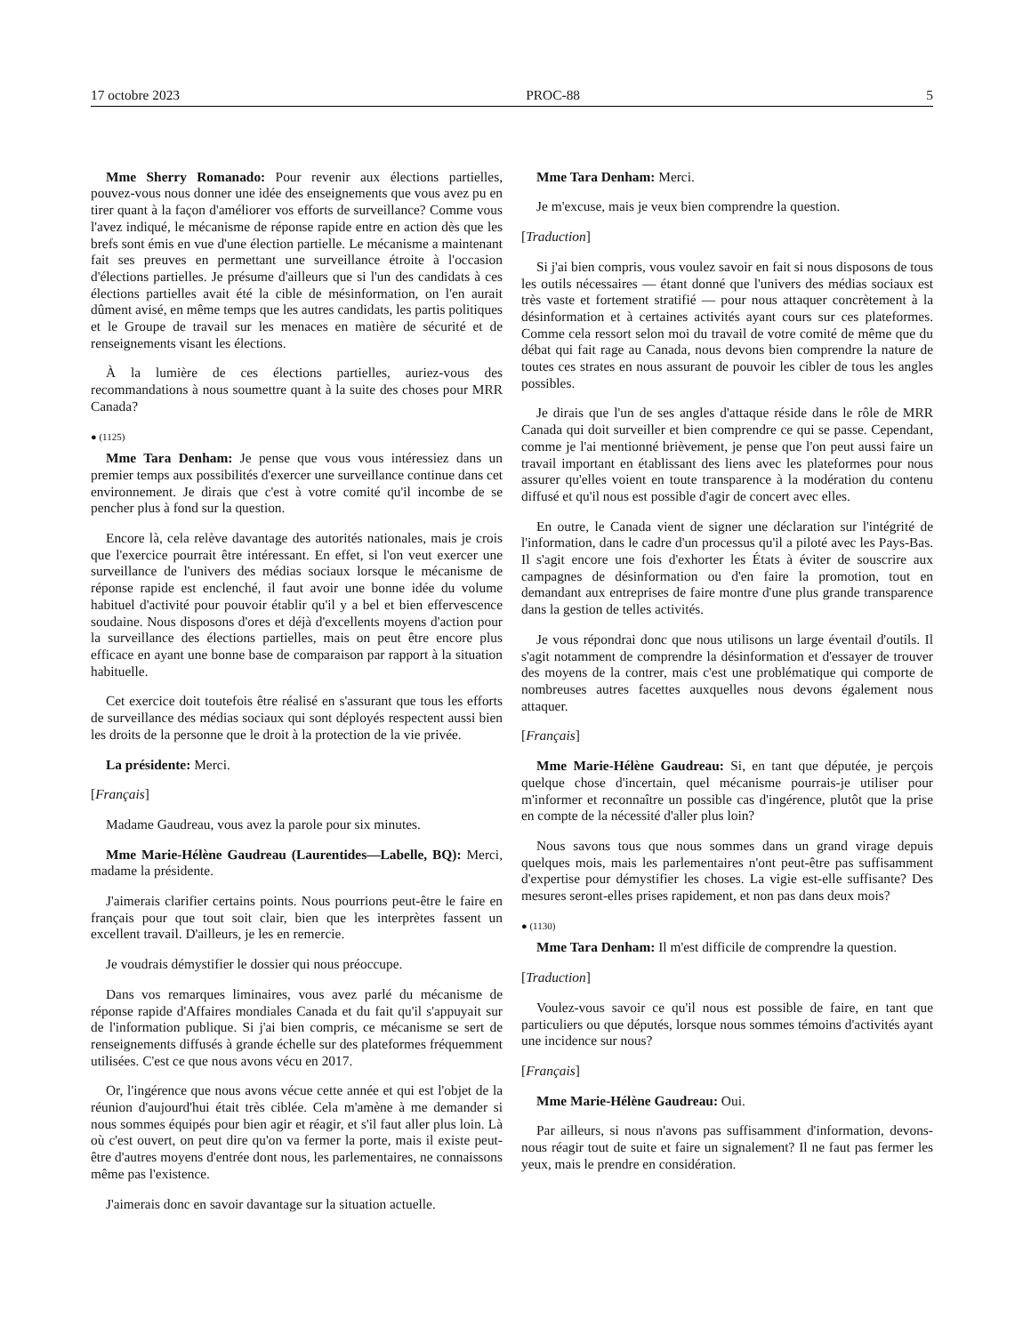17 octobre 2023 PROC-88 5
Mme Sherry Romanado: Pour revenir aux élections partielles, pouvez-vous nous donner une idée des enseignements que vous avez pu en tirer quant à la façon d'améliorer vos efforts de surveillance? Comme vous l'avez indiqué, le mécanisme de réponse rapide entre en action dès que les brefs sont émis en vue d'une élection partielle. Le mécanisme a maintenant fait ses preuves en permettant une surveillance étroite à l'occasion d'élections partielles. Je présume d'ailleurs que si l'un des candidats à ces élections partielles avait été la cible de mésinformation, on l'en aurait dûment avisé, en même temps que les autres candidats, les partis politiques et le Groupe de travail sur les menaces en matière de sécurité et de renseignements visant les élections.
À la lumière de ces élections partielles, auriez-vous des recommandations à nous soumettre quant à la suite des choses pour MRR Canada?
● (1125)
Mme Tara Denham: Je pense que vous vous intéressiez dans un premier temps aux possibilités d'exercer une surveillance continue dans cet environnement. Je dirais que c'est à votre comité qu'il incombe de se pencher plus à fond sur la question.
Encore là, cela relève davantage des autorités nationales, mais je crois que l'exercice pourrait être intéressant. En effet, si l'on veut exercer une surveillance de l'univers des médias sociaux lorsque le mécanisme de réponse rapide est enclenché, il faut avoir une bonne idée du volume habituel d'activité pour pouvoir établir qu'il y a bel et bien effervescence soudaine. Nous disposons d'ores et déjà d'excellents moyens d'action pour la surveillance des élections partielles, mais on peut être encore plus efficace en ayant une bonne base de comparaison par rapport à la situation habituelle.
Cet exercice doit toutefois être réalisé en s'assurant que tous les efforts de surveillance des médias sociaux qui sont déployés respectent aussi bien les droits de la personne que le droit à la protection de la vie privée.
La présidente: Merci.
[Français]
Madame Gaudreau, vous avez la parole pour six minutes.
Mme Marie-Hélène Gaudreau (Laurentides—Labelle, BQ): Merci, madame la présidente.
J'aimerais clarifier certains points. Nous pourrions peut-être le faire en français pour que tout soit clair, bien que les interprètes fassent un excellent travail. D'ailleurs, je les en remercie.
Je voudrais démystifier le dossier qui nous préoccupe.
Dans vos remarques liminaires, vous avez parlé du mécanisme de réponse rapide d'Affaires mondiales Canada et du fait qu'il s'appuyait sur de l'information publique. Si j'ai bien compris, ce mécanisme se sert de renseignements diffusés à grande échelle sur des plateformes fréquemment utilisées. C'est ce que nous avons vécu en 2017.
Or, l'ingérence que nous avons vécue cette année et qui est l'objet de la réunion d'aujourd'hui était très ciblée. Cela m'amène à me demander si nous sommes équipés pour bien agir et réagir, et s'il faut aller plus loin. Là où c'est ouvert, on peut dire qu'on va fermer la porte, mais il existe peut-être d'autres moyens d'entrée dont nous, les parlementaires, ne connaissons même pas l'existence.
J'aimerais donc en savoir davantage sur la situation actuelle.
Mme Tara Denham: Merci.
Je m'excuse, mais je veux bien comprendre la question.
[Traduction]
Si j'ai bien compris, vous voulez savoir en fait si nous disposons de tous les outils nécessaires — étant donné que l'univers des médias sociaux est très vaste et fortement stratifié — pour nous attaquer concrètement à la désinformation et à certaines activités ayant cours sur ces plateformes. Comme cela ressort selon moi du travail de votre comité de même que du débat qui fait rage au Canada, nous devons bien comprendre la nature de toutes ces strates en nous assurant de pouvoir les cibler de tous les angles possibles.
Je dirais que l'un de ses angles d'attaque réside dans le rôle de MRR Canada qui doit surveiller et bien comprendre ce qui se passe. Cependant, comme je l'ai mentionné brièvement, je pense que l'on peut aussi faire un travail important en établissant des liens avec les plateformes pour nous assurer qu'elles voient en toute transparence à la modération du contenu diffusé et qu'il nous est possible d'agir de concert avec elles.
En outre, le Canada vient de signer une déclaration sur l'intégrité de l'information, dans le cadre d'un processus qu'il a piloté avec les Pays-Bas. Il s'agit encore une fois d'exhorter les États à éviter de souscrire aux campagnes de désinformation ou d'en faire la promotion, tout en demandant aux entreprises de faire montre d'une plus grande transparence dans la gestion de telles activités.
Je vous répondrai donc que nous utilisons un large éventail d'outils. Il s'agit notamment de comprendre la désinformation et d'essayer de trouver des moyens de la contrer, mais c'est une problématique qui comporte de nombreuses autres facettes auxquelles nous devons également nous attaquer.
[Français]
Mme Marie-Hélène Gaudreau: Si, en tant que députée, je perçois quelque chose d'incertain, quel mécanisme pourrais-je utiliser pour m'informer et reconnaître un possible cas d'ingérence, plutôt que la prise en compte de la nécessité d'aller plus loin?
Nous savons tous que nous sommes dans un grand virage depuis quelques mois, mais les parlementaires n'ont peut-être pas suffisamment d'expertise pour démystifier les choses. La vigie est-elle suffisante? Des mesures seront-elles prises rapidement, et non pas dans deux mois?
● (1130)
Mme Tara Denham: Il m'est difficile de comprendre la question.
[Traduction]
Voulez-vous savoir ce qu'il nous est possible de faire, en tant que particuliers ou que députés, lorsque nous sommes témoins d'activités ayant une incidence sur nous?
[Français]
Mme Marie-Hélène Gaudreau: Oui.
Par ailleurs, si nous n'avons pas suffisamment d'information, devons-nous réagir tout de suite et faire un signalement? Il ne faut pas fermer les yeux, mais le prendre en considération.